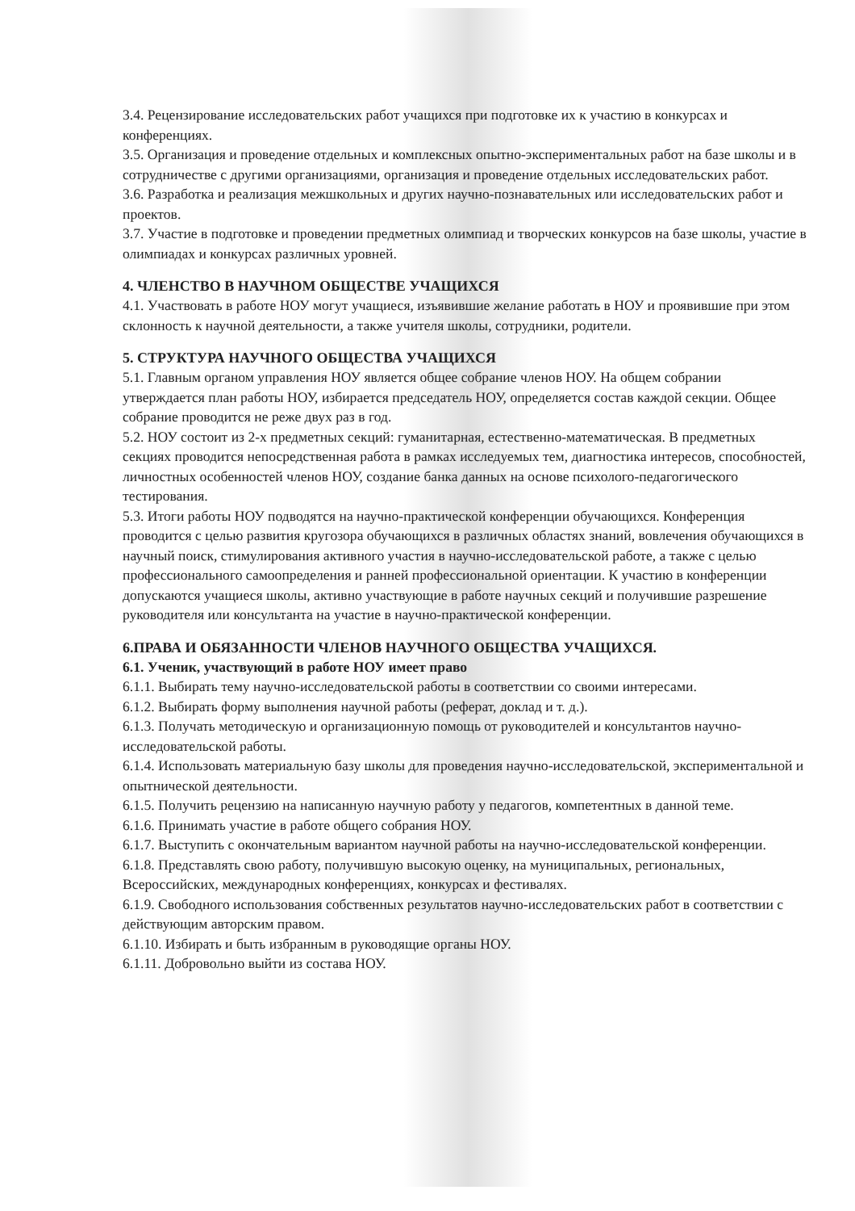3.4. Рецензирование исследовательских работ учащихся при подготовке их к участию в конкурсах и конференциях.
3.5. Организация и проведение отдельных и комплексных опытно-экспериментальных работ на базе школы и в сотрудничестве с другими организациями, организация и проведение отдельных исследовательских работ.
3.6. Разработка и реализация межшкольных и других научно-познавательных или исследовательских работ и проектов.
3.7. Участие в подготовке и проведении предметных олимпиад и творческих конкурсов на базе школы, участие в олимпиадах и конкурсах различных уровней.
4. ЧЛЕНСТВО В НАУЧНОМ ОБЩЕСТВЕ УЧАЩИХСЯ
4.1. Участвовать в работе НОУ могут учащиеся, изъявившие желание работать в НОУ и проявившие при этом склонность к научной деятельности, а также учителя школы, сотрудники, родители.
5. СТРУКТУРА НАУЧНОГО ОБЩЕСТВА УЧАЩИХСЯ
5.1. Главным органом управления НОУ является общее собрание членов НОУ. На общем собрании утверждается план работы НОУ, избирается председатель НОУ, определяется состав каждой секции. Общее собрание проводится не реже двух раз в год.
5.2. НОУ состоит из 2-х предметных секций: гуманитарная, естественно-математическая. В предметных секциях проводится непосредственная работа в рамках исследуемых тем, диагностика интересов, способностей, личностных особенностей членов НОУ, создание банка данных на основе психолого-педагогического тестирования.
5.3. Итоги работы НОУ подводятся на научно-практической конференции обучающихся. Конференция проводится с целью развития кругозора обучающихся в различных областях знаний, вовлечения обучающихся в научный поиск, стимулирования активного участия в научно-исследовательской работе, а также с целью профессионального самоопределения и ранней профессиональной ориентации. К участию в конференции допускаются учащиеся школы, активно участвующие в работе научных секций и получившие разрешение руководителя или консультанта на участие в научно-практической конференции.
6.ПРАВА И ОБЯЗАННОСТИ ЧЛЕНОВ НАУЧНОГО ОБЩЕСТВА УЧАЩИХСЯ.
6.1. Ученик, участвующий в работе НОУ имеет право
6.1.1. Выбирать тему научно-исследовательской работы в соответствии со своими интересами.
6.1.2. Выбирать форму выполнения научной работы (реферат, доклад и т. д.).
6.1.3. Получать методическую и организационную помощь от руководителей и консультантов научно-исследовательской работы.
6.1.4. Использовать материальную базу школы для проведения научно-исследовательской, экспериментальной и опытнической деятельности.
6.1.5. Получить рецензию на написанную научную работу у педагогов, компетентных в данной теме.
6.1.6. Принимать участие в работе общего собрания НОУ.
6.1.7. Выступить с окончательным вариантом научной работы на научно-исследовательской конференции.
6.1.8. Представлять свою работу, получившую высокую оценку, на муниципальных, региональных, Всероссийских, международных конференциях, конкурсах и фестивалях.
6.1.9. Свободного использования собственных результатов научно-исследовательских работ в соответствии с действующим авторским правом.
6.1.10. Избирать и быть избранным в руководящие органы НОУ.
6.1.11. Добровольно выйти из состава НОУ.